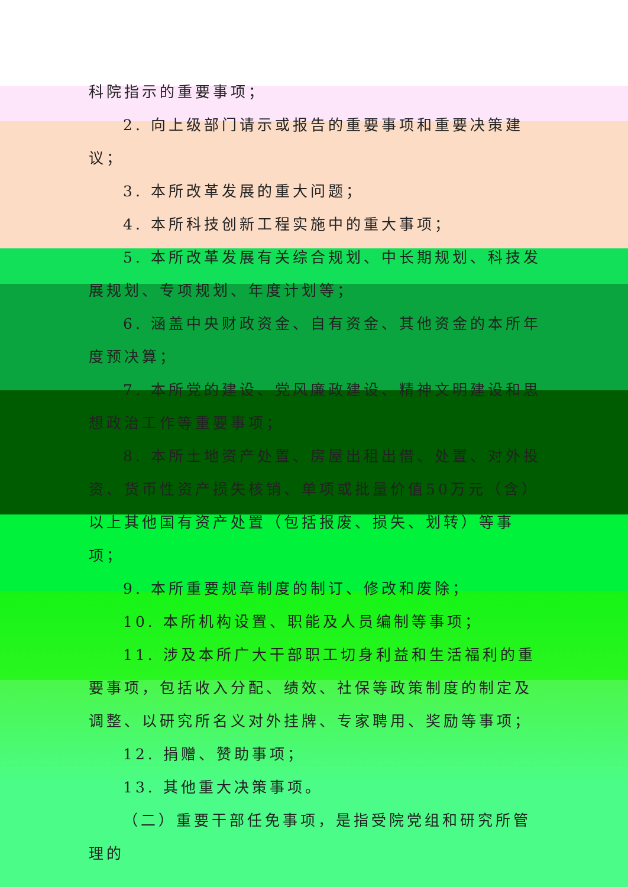科院指示的重要事项；
2. 向上级部门请示或报告的重要事项和重要决策建议；
3. 本所改革发展的重大问题；
4. 本所科技创新工程实施中的重大事项；
5. 本所改革发展有关综合规划、中长期规划、科技发展规划、专项规划、年度计划等；
6. 涵盖中央财政资金、自有资金、其他资金的本所年度预决算；
7. 本所党的建设、党风廉政建设、精神文明建设和思想政治工作等重要事项；
8. 本所土地资产处置、房屋出租出借、处置、对外投资、货币性资产损失核销、单项或批量价值50万元（含）以上其他国有资产处置（包括报废、损失、划转）等事项；
9. 本所重要规章制度的制订、修改和废除；
10. 本所机构设置、职能及人员编制等事项；
11. 涉及本所广大干部职工切身利益和生活福利的重要事项，包括收入分配、绩效、社保等政策制度的制定及调整、以研究所名义对外挂牌、专家聘用、奖励等事项；
12. 捐赠、赞助事项；
13. 其他重大决策事项。
（二）重要干部任免事项，是指受院党组和研究所管理的